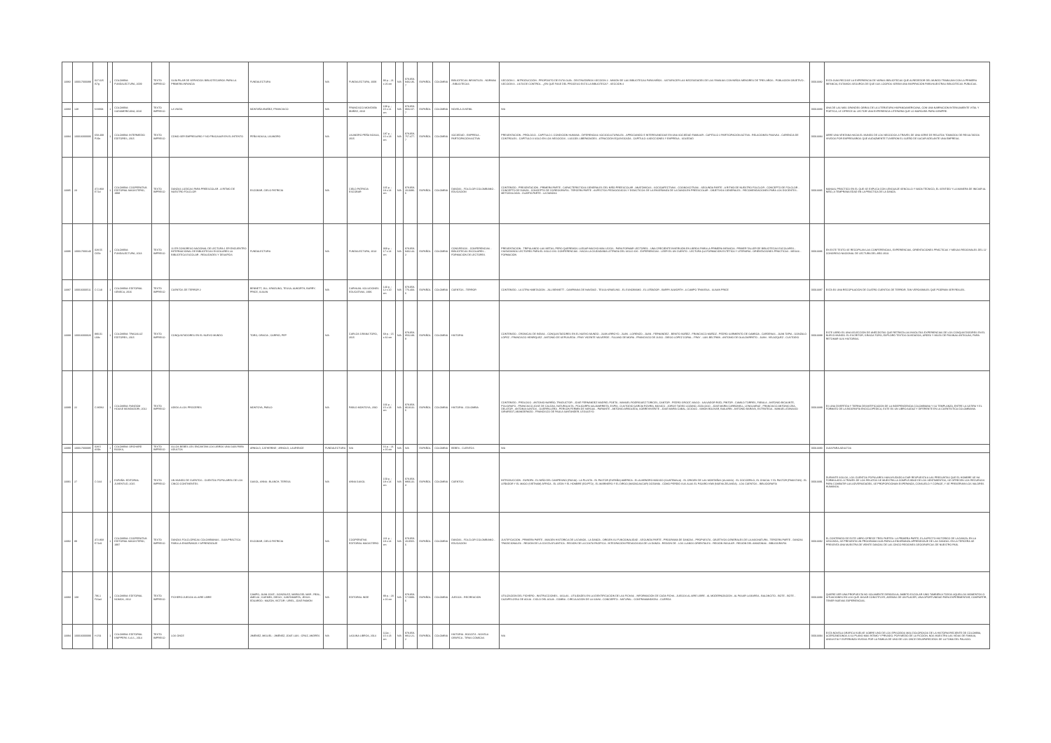| 13382 | 100017000399 | 027.625 I57g | 1 | COLOMBIA: FUNDALECTURA, 2009 | TEXTO IMPRESO | GUÍA PILAR DE SERVICIOS BIBLIOTECARIOS PARA LA PRIMERA INFANCIA | FUNDALECTURA | N/A | FUNDALECTURA, 2009 | 90 p. ; 21 x 26 cm | N/A | 978-958-9462-36-7 | ESPAÑOL | COLOMBIA | BIBLIOTECAS INFANTILES - NORMAS - BIBLIOTECAS | SECCIÓN 1 - INTRODUCCIÓN - PROPÓSITO DE ESTA GUÍA - DESTINATARIOS SECCIÓN 2 - MISIÓN DE LAS BIBLIOTECAS PARA NIÑOS - SATISFACER LAS NECESIDADES DE LAS FAMILIAS CON NIÑOS MENORES DE TRES AÑOS - POBLACIÓN OBJETIVO - SECCIÓN 3 - LISTA DE CONTROL - ¿EN QUÉ FASE DEL PROCESO ESTÁ LA BIBLIOTECA? - SECCIÓN 4 | 00013382 | ESTA GUÍA RECOGE LA EXPERIENCIA DE VARIAS BIBLIOTECAS QUE ALREDEDOR DEL MUNDO TRABAJAN CON LA PRIMERA INFANCIA, ESTAMOS SEGUROS DE QUE SUS LOGROS SERÁN UNA INSPIRACIÓN PARA NUESTRAS BIBLIOTECAS PÚBLICAS. |
| 13383 | 148 | N M394 | 1 | COLOMBIA: SUDAMERICANA, 2010 | TEXTO IMPRESO | LA VIUDA | MONTAÑA IBÁÑEZ, FRANCISCO | N/A | FRANCISCO MONTAÑA IBÁÑEZ, 2010 | 108 p. ; 15 x 21 cm | N/A | 978-958-8662-07-7 | ESPAÑOL | COLOMBIA | NOVELA JUVENIL | N/A | 00013383 | UNA DE LAS MÁS GRANDES OBRAS DE LA LITERATURA HISPANOAMERICANA, CON UNA NARRACIÓN INTENSAMENTE VITAL Y POÉTICA, LE OFRECE AL LECTOR UNA EXPERIENCIA LITERARIA QUE LO MARCARÁ PARA SIEMPRE. |
| 13384 | 100016000006 | 658.409 P29c | 1 | COLOMBIA: INTERMEDIO EDITORES, 2015 | TEXTO IMPRESO | CÓMO SER EMPRESARIO Y NO FRACASAR EN EL INTENTO | PEÑA NOSSA, LISANDRO | N/A | LISANDRO PEÑA NOSSA, 2015 | 187 p. ; 15 x 23 cm | N/A | 978-958-757-477-7 | ESPAÑOL | COLOMBIA | SOCIEDAD - EMPRESA - PARTICIPACIÓN ACTIVA | PRESENTACIÓN - PRÓLOGO - CAPÍTULO 1 CONDICIÓN HUMANA - DIFERENCIAS SOCIOCULTURALES - APROCIANDO E INTERESÁNDOSE EN UNA SOCIEDAD FAMILIAR - CAPÍTULO 2 PARTICIPACIÓN ACTIVA - RELACIONES PASIVAS - CARENCIA DE CONTROLES - CAPÍTULO 3 SOLO EN LOS NEGOCIOS - LUGODS LIBERADADES - ATRACCIÓN EQUIVOCADA - CAPÍTULO 4 ADICCIONES Y EMPRESA - SOLEDAD | 00013384 | ABRE UNA VENTANA HACIA EL MUNDO DE LOS NEGOCIOS A TRAVÉS DE UNA SERIE DE RELATOS TOMADOS DE RESULTADOS VIVIDOS POR EMPRESARIOS QUE AUDAZMENTE TUVIERON EL SUEÑO DE SACAR ADELANTE UNA EMPRESA. |
| 13385 | 23 | 372.868 E71d | 1 | COLOMBIA: COOPERATIVA EDITORIAL MAGISTERIO, 1998 | TEXTO IMPRESO | DANZAS LÚDICAS PARA PREESCOLAR - A RITMO DE NUESTRO FOLCLOR | ESCOBAR, CIELO PATRICIA | N/A | CIELO PATRICIA ESCOBAR | 165 p. ; 18 x 24 cm | N/A | 978-958-20-0396-6 | ESPAÑOL | COLOMBIA | DANZAS - FOLCLOR COLOMBIANO - EDUCACIÓN | CONTENIDO - PRESENTACIÓN - PRIMERA PARTE - CARACTERÍSTICAS GENERALES DEL NIÑO PREESCOLAR - ANATÓMICAS - SOCIOAFECTIVAS - COGNOSCITIVAS - SEGUNDA PARTE - A RITMO DE NUESTRO FOLCLOR - CONCEPTO DE FOLCLOR - CONCEPTO DE DANZA - CONCEPTO DE COREOGRAFÍA - TERCERA PARTE - ASPECTOS PEDAGÓGICOS Y DIDÁCTICOS DE LA ENSEÑANZA DE LA DANZA EN PREESCOLAR - OBJETIVOS GENERALES - RECOMENDACIONES PARA LOS DOCENTES - METODOLOGÍA - CUARTA PARTE - LA DANZAS | 00013385 | MANUAL PRÁCTICO EN EL QUE SE EXPLICA CON LENGUAJE SENCILLO Y NADA TÉCNICO, EL SENTIDO Y LA MANERA DE INICIAR AL NIÑO, A TEMPRANA EDAD EN LA PRÁCTICA DE LA DANZA. |
| 13386 | 100017000140 | 028.55 C65b | 1 | COLOMBIA: FUNDALECTURA, 2013 | TEXTO IMPRESO | 11 ER CONGRESO NACIONAL DE LECTURA 1 ER ENCUENTRO INTERNACIONAL DE BIBLIOTECAS ESCOLARES LA BIBLIOTECA ESCOLAR - REALIDADES Y DESAFÍOS | FUNDALECTURA | N/A | FUNDALECTURA, 2013 | 369 p. ; 17 x 24 cm | N/A | 978-958-9462-44-2 | ESPAÑOL | COLOMBIA | CONGRESOS - CONFERENCIAS - BIBLIOTECAS ESCOLARES - FORMACIÓN DE LECTORES | PRESENTACIÓN - TRIPULANDO LAS METAS, PERO QUEREMOS LLEGAR MUCHO MÁS LEJOS - PARA FORMAR LECTORES - UNA CRECIENTE INVERSIÓN EN LIBROS PARA LA PRIMERA INFANCIA - PRIMER TALLER DE BIBLIOTECAS ESCOLARES - CIUDADANOS LECTORES PARA EL SIGLO XXI. CONFERENCIAS - HACIA LA CIUDADANÍA LETRADA DEL SIGLO XXI - EXPERIENCIAS - LEER ES UN CUENTO - LECTURA (LA FORMACIÓN ESTÉTICA Y LITERARIA - ORIENTACIONES PRÁCTICAS - MESAS - FORMACIÓN | 00013386 | EN ESTE TEXTO SE RECOPILAN LAS CONFERENCIAS, EXPERIENCIAS, ORIENTACIONES PRÁCTICAS Y MESAS REGIONALES DEL 11° CONGRESO NACIONAL DE LECTURA DEL AÑO 2013. |
| 13387 | 100016000511 | C C14l | 1 | COLOMBIA: EDITORIAL SÉNECA, 2016 | TEXTO IMPRESO | CUENTOS DE TERROR 2 | BENNETT, JILL; KRAELING, TESSA; ALWORTH, BARRY; PRICE, SUSAN | N/A | CARVAJAL SOLUCIONES EDUCATIVAS, 1996 | 143 p. ; 12 x 20 cm | N/A | 978-958-776-403-6 | ESPAÑOL | COLOMBIA | CUENTOS - TERROR | CONTENIDO - LA OTRA HABITACIÓN - JILL BENNETT - CAMPANAS DE NAVIDAD - TESSA KRAELING - EL ESNOBISMO - EL LEÑADOR - BARRY ALWORTH - A CAMPO TRAVIESA - SUSAN PRICE | 00013387 | ESTA ES UNA RECOPILACIÓN DE CUATRO CUENTOS DE TERROR, TAN VEROSÍMILES QUE PODRÍAN SER REALES. |
| 13388 | 100016000026 | 980.01 L68c | 1 | COLOMBIA: TRAGALUZ EDITORES, 2015 | TEXTO IMPRESO | CONQUISTADORES EN EL NUEVO MUNDO | TORO, GRACIA ; CARRIÓ, PEP | N/A | CARLOS GRANA TORO, 2015 | 68 p. ; 15 x 32 cm | N/A | 978-958-8562-88-9 | ESPAÑOL | COLOMBIA | HISTORIA | CONTENIDO - CRÓNICAS DE INDIAS - CONQUISTADORES EN EL NUEVO MUNDO - JUAN ARROYO - JUAN - LORENZO - JUAN - FERNÁNDEZ - BENITO NÚÑEZ - FRANCISCO MUÑOZ - PEDRO SARMIENTO DE GAMBOA - CARDENAS - JUAN TAPIA - GONZALO LÓPEZ - FRANCISCO HENRÍQUEZ - ANTONIO DE SEPÚLVEDA - FRAY VICENTE VALVERDE - FULANO DE MORA - FRANCISCO DE JUGO - DIEGO LÓPEZ CORAL - FRAY - LUIS BELTRÁN - ANTONIO DE OLALDARRETO - JUAN - VELÁZQUEZ - CUSTODIO | 00013388 | ESTE LIBRO ES UNA SELECCIÓN DE ANÉCDOTAS QUE RETRATA LAS INSÓLITAS EXPERIENCIAS DE LOS CONQUISTADORES EN EL NUEVO MUNDO. EL ESCRITOR, GRACIA TORO, EXPLORÓ TEXTOS OLVIDADOS, ARDES Y MILES DE PÁGINAS ANTIGUAS, PARA RETOMAR SUS HISTORIAS. |
| 13389 | 22 | C M0N2 | 1 | COLOMBIA: RANDOM HOUSE MONDADORI, 2012 | TEXTO IMPRESO | ADIÓS A LOS PRÓCERES | MONTOYA, PABLO | N/A | PABLO MONTOYA, 2010 | 166 p. ; 15 x 23 cm | N/A | 978-958-8618-32-6 | ESPAÑOL | COLOMBIA | HISTORIA - COLOMBIA | CONTENIDO - PRÓLOGO - ANTONIO NARIÑO, TRADUCTOR - JOSÉ FERNÁNDEZ MADRID, POETA - MANUEL RODRÍGUEZ TORICES, CANTOR - PEDRO GROOT, MAGO - SALVADOR RIZO, PINTOR - CAMILO TORRES, FÁBULA - ANTONIO BICAUNTE, POLIGRAFO - FRANCISCO JOSÉ DE CALDAS, NATURALISTA - POLICARPA SALAVARRIETA, ESPÍA - CUSTODIO GARCÍA ROVIRA, MÚSICO - JORGE TADEO LOZANO, ZOÓLOGO - JOSÉ MARÍA CARBONELL, LENGUARAZ - FRANCISCO ANTONIO ZEA, DELATOR - ANTONIA SANTOS - GUERRILLERA - PERSÓN FERMÍN DE VARGAS - PARIANTE - ANTONIO ARBOLEDA, SOBREVIVIENTE - JOSÉ MARÍA CABAL, OCIOSO - SIMÓN BOLÍVAR, BAILARÍN - ANTONIO BARAYA, ESTRATEGA - MANUEL ATANASIO GIRARDOT, ABANDERADO - FRANCISCO DE PAULA SANTANDER, LEGULEYO | 00013389 | ES UNA DIVERTIDA Y TIERNA DESMITIFICACIÓN DE LA INDEPENDENCIA COLOMBIANA Y SU TEMPLANZA, ENTRE LA SÁTIRA Y EL FORMATO DE LA BIOGRAFÍA ENCICLOPÉDICA, ESTE ES UN LIBRO AUDAZ Y DIFERENTE EN LA CUENTÍSTICA COLOMBIANA. |
| 13390 | 100017000095 | 028.5 A59b | 1 | COLOMBIA: ORCHARD BOOKS, | TEXTO IMPRESO | ALLOS BEBÉS LES ENCANTAN LOS LIBROS UNA GUÍA PARA ADULTOS | ARNOLD, CATHERINE ; ARNOLD, LAURENCE | FUNDALECTURA | N/A | 16 p. ; 21 x 16 cm | N/A | N/A | ESPAÑOL | COLOMBIA | BEBÉS - CUENTOS | N/A | 00013390 | GUÍA PARA ADULTOS |
| 13391 | 27 | C G44 | 1 | ESPAÑA: EDITORIAL JUVENTUD, 2015 | TEXTO IMPRESO | UN MUNDO DE CUENTOS - CUENTOS POPULARES DE LOS CINCO CONTINENTES | GASOL, ANNA ; BLANCH, TERESA | N/A | ANNA GASOL | 159 p. ; 18 x 24 cm | N/A | 978-958-8866-32-3 | ESPAÑOL | COLOMBIA | CUENTOS | INTRODUCCIÓN - EUROPA - EL NIÑO DEL CAMPESINO (RUSIA) - LA PLUSTA - EL PASTOR (ESPAÑA) AMÉRICA - EL ALMENDRO MÁGICO (GUATEMALA) - EL ORIGEN DE LAS MONTAÑAS (ALASKA) - EL COCODRILO, EL CHACAL Y EL PASTOR (PAKISTÁN) - EL LEÑADOR Y EL MAGO (VIETNAM) ÁFRICA - EL LEÓN Y EL HOMBRE (EGIPTO) - EL MARINERO Y EL DIRGO (MADAGASCAR) OCEANÍA - CÓMO PERDIÓ SUS ALAS EL PÁJARO KIWI (NUEVA ZELANDA) - LOS CUENTOS - BIBLIOGRAFÍA | 00013391 | DURANTE SIGLOS, LOS CUENTOS POPULARES HAN AYUDADO A DAR RESPUESTA A LAS PREGUNTAS QUE EL HOMBRE SE HA FORMULADO. A TRAVÉS DE LOS RELATOS SE MUESTRA LA COMPLEJIDAD DE LOS SENTIMIENTOS, SE OFRECEN LOS RECURSOS PARA COMBATIR LAS ADVERSIDADES, SE PROPORCIONAN ESPERANZA, CONSUELO Y CORAJE, Y SE PRESERVAN LOS VALORES HUMANOS. |
| 13392 | 89 | 372.868 E71d1 | 1 | COLOMBIA: COOPERATIVA EDITORIAL MAGISTERIO, 1997 | TEXTO IMPRESO | DANZAS FOLCLÓRICAS COLOMBIANAS - GUÍA PRÁCTICA PARA LA ENSEÑANZA Y APRENDIZAJE | ESCOBAR, CIELO PATRICIA | N/A | COOPERATIVA EDITORIAL MAGISTERIO | 221 p. ; 18 x 24 cm | N/A | 978-958-20-0565-6 | ESPAÑOL | COLOMBIA | DANZAS - FOLCLOR COLOMBIANO - EDUCACIÓN | JUSTIFICACIÓN - PRIMERA PARTE - IMAGEN HISTÓRICA DE LA DANZA - LA DANZA - ORIGEN SU FUNCIONALIDAD - SEGUNDA PARTE - PROGRAMA DE DANZAS - PROPUESTA - OBJETIVOS GENERALES DE LA ASIGNATURA - TERCERA PARTE - DANZAS TRADICIONALES - REGIÓN DE LA COSTA ATLÁNTICA - REGIÓN DE LA COSTA PACÍFICA - INTEGRACIÓN PEDAGÓGICA DE LA DANZA - REGIÓN DE - LOS LLANOS ORIENTALES - REGIÓN INSULAR - REGIÓN DEL AMAZONAS - BIBLIOGRAFÍA | 00013392 | EL CONTENIDO DE ESTE LIBRO OFRECE TRES PARTES: LA PRIMERA PARTE, EL ASPECTO HISTÓRICO DE LA DANZA; EN LA SEGUNDA, SE PRESENTA UN PROGRAMA GUÍA PARA LA ENSEÑANZA-APRENDIZAJE DE LAS DANZAS. EN LA TERCERA SE PRESENTA UNA MUESTRA DE VEINTE DANZAS DE LAS CINCO REGIONES GEOGRÁFICAS DE NUESTRO PAÍS. |
| 13393 | 108 | 796.1 F31a2 | 1 | COLOMBIA: EDITORIAL NOMOS, 2012 | TEXTO IMPRESO | FICHERO JUEGOS AL AIRE LIBRE | CAMPO, JUAN JOSÉ ; GONZÁLEZ, MARÍA DEL MAR ; REAL, AMELIA ; GUEMES, DIEGO ; SANTAMARTA, JESÚS EDUARDO ; MAZÓN, VÍCTOR ; URIEL, JOSÉ RAMÓN | N/A | EDITORIAL INDE | 89 p. ; 23 x 16 cm | N/A | 978-958-57-5880-6 | ESPAÑOL | COLOMBIA | JUEGOS - RECREACIÓN | UTILIZACIÓN DEL FICHERO - INSTRUCCIONES - SIGLAS - UTILIDADES EN LA IDENTIFICACIÓN DE LAS FICHAS - INFORMACIÓN DE CADA FICHA - JUEGOS AL AIRE LIBRE - AL MODERNIZACIÓN - AL PASAR LA BAREA - BALONCITO - BOTE - BOTE - CAZAPELOTAS DE AGUA - CICLO DEL AGUA - COMBA - CIRCULACIÓN DE LA SAVIA - CONCIERTO - NATURAL - CONTRAMANDATAS - CUERDA | 00013393 | QUIERE SER UNA PROPUESTA NO SOLAMENTE DIRIGIDA AL ÁMBITO ESCOLAR SINO TAMBIÉN A TODOS AQUELLOS MOMENTOS O SITUACIONES EN LOS QUE JUGAR CONSTITUYE, ADEMÁS DE UN PLACER, UNA OPORTUNIDAD PARA EXPERIMENTAR, COMPARTIR, TENER NUEVAS EXPERIENCIAS. |
| 13394 | 100016000090 | H J54 | 1 | COLOMBIA: EDITORIAL KNIPPERS S.A.S., 2014 | TEXTO IMPRESO | LOS ONCE | JIMÉNEZ, MIGUEL ; JIMÉNEZ, JOSÉ LUIS ; CRUZ, ANDRÉS | N/A | LAGUNA LIBROS, 2014 | 112p. ; 15 x 23 cm | N/A | 978-958-8812-21-2 | ESPAÑOL | COLOMBIA | HISTORIA - BOGOTÁ - NOVELA GRÁFICA - TIRAS CÓMICAS | N/A | 00013394 | ESTA NOVELA GRÁFICA VUELVE SOBRE UNO DE LOS EPISODIOS MÁS DOLOROSOS DE LA HISTORIA RECIENTE DE COLOMBIA, ACERCÁNDONOS A SU PLANO MÁS ÍNTIMO Y PRIVADO. POR MEDIO DE LA FICCIÓN, NOS MUESTRA LAS VIDAS DE FAMILIA, ANGUSTIA Y ESPERANZA VIVIDAS POR LA FAMILIA DE UNO DE LOS ONCE DESAPARECIDOS DE LA TOMA DEL PALACIO. |